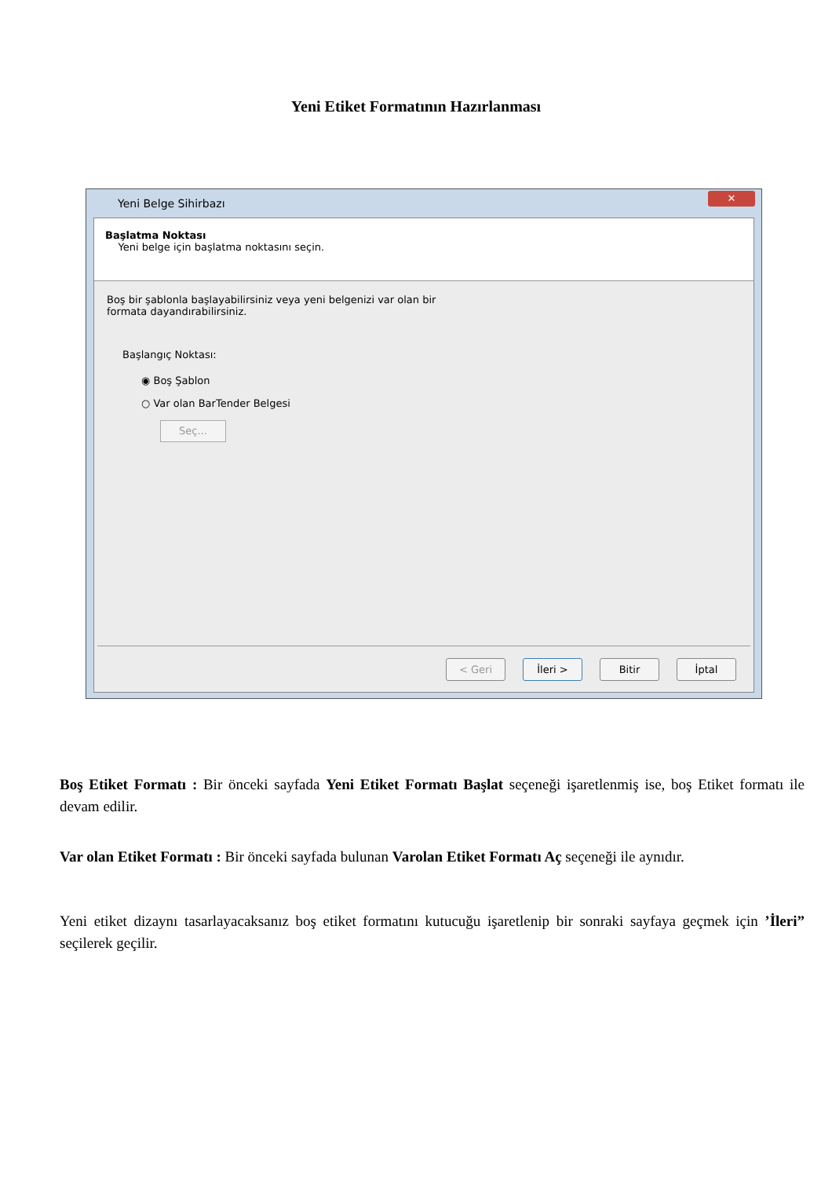Yeni Etiket Formatının Hazırlanması
Yeni Belge Sihirbazı
✕
Başlatma Noktası
Yeni belge için başlatma noktasını seçin.
Boş bir şablonla başlayabilirsiniz veya yeni belgenizi var olan bir
formata dayandırabilirsiniz.
Başlangıç Noktası:
◉ Boş Şablon
○ Var olan BarTender Belgesi
Seç...
< Geri İleri > Bitir İptal
Boş Etiket Formatı : Bir önceki sayfada Yeni Etiket Formatı Başlat seçeneği işaretlenmiş ise, boş Etiket formatı ile devam edilir.
Var olan Etiket Formatı : Bir önceki sayfada bulunan Varolan Etiket Formatı Aç seçeneği ile aynıdır.
Yeni etiket dizaynı tasarlayacaksanız boş etiket formatını kutucuğu işaretlenip bir sonraki sayfaya geçmek için ’İleri” seçilerek geçilir.